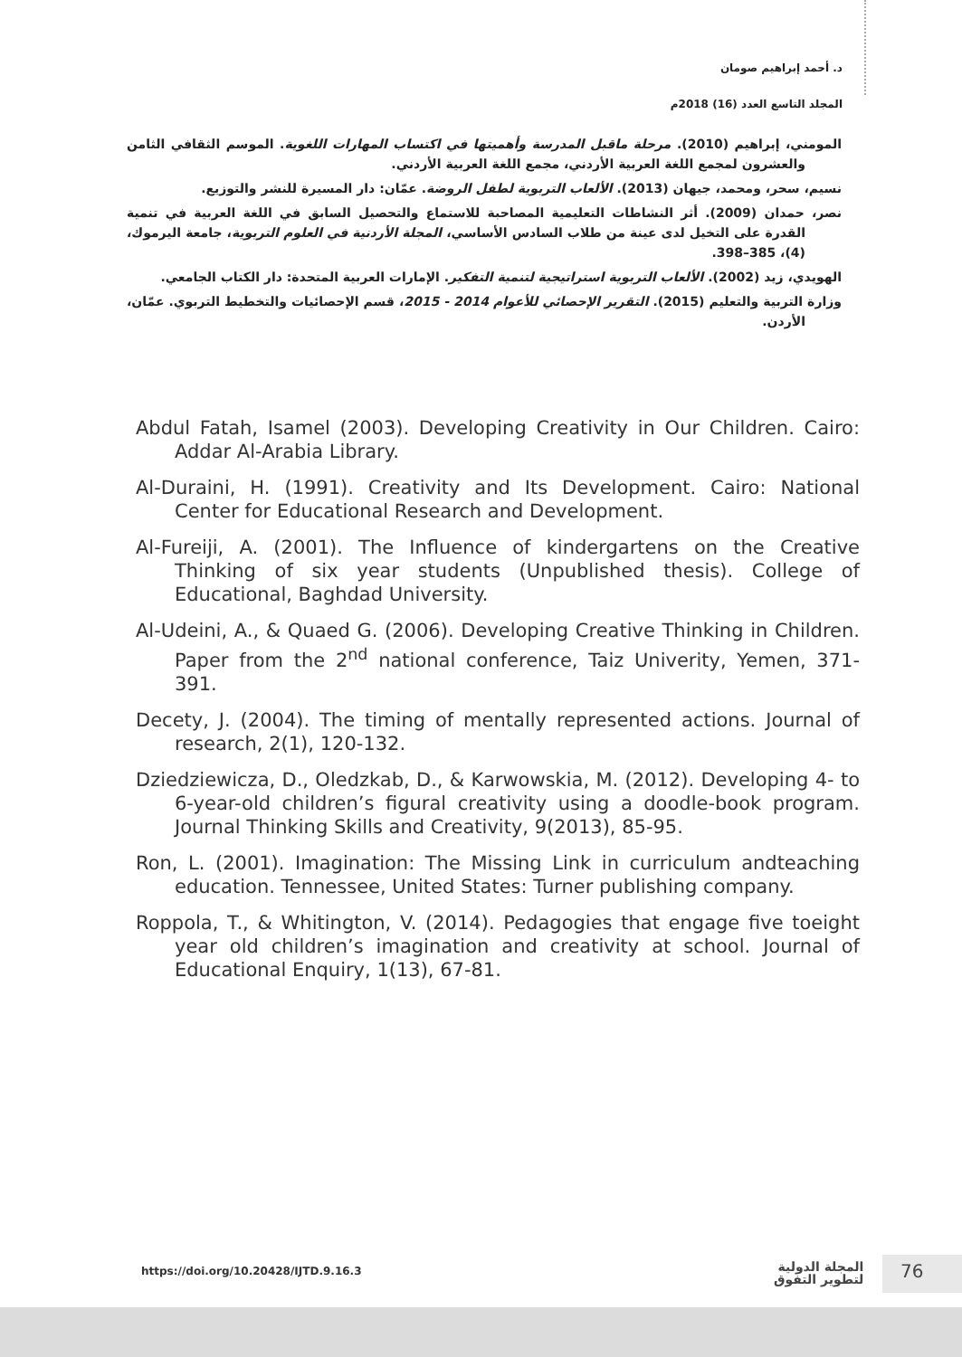د. أحمد إبراهيم صومان
المجلد التاسع العدد (16) 2018م
المومني، إبراهيم (2010). مرحلة ماقبل المدرسة وأهميتها في اكتساب المهارات اللغوية. الموسم الثقافي الثامن والعشرون لمجمع اللغة العربية الأردني، مجمع اللغة العربية الأردني.
نسيم، سحر، ومحمد، جيهان (2013). الألعاب التربوية لطفل الروضة. عمّان: دار المسيرة للنشر والتوزيع.
نصر، حمدان (2009). أثر النشاطات التعليمية المصاحبة للاستماع والتحصيل السابق في اللغة العربية في تنمية القدرة على التخيل لدى عينة من طلاب السادس الأساسي، المجلة الأردنية في العلوم التربوية، جامعة اليرموك، (4)، 385–398.
الهويدي، زيد (2002). الألعاب التربوية استراتيجية لتنمية التفكير. الإمارات العربية المتحدة: دار الكتاب الجامعي.
وزارة التربية والتعليم (2015). التقرير الإحصائي للأعوام 2014 - 2015، قسم الإحصائيات والتخطيط التربوي. عمّان، الأردن.
Abdul Fatah, Isamel (2003). Developing Creativity in Our Children. Cairo: Addar Al-Arabia Library.
Al-Duraini, H. (1991). Creativity and Its Development. Cairo: National Center for Educational Research and Development.
Al-Fureiji, A. (2001). The Influence of kindergartens on the Creative Thinking of six year students (Unpublished thesis). College of Educational, Baghdad University.
Al-Udeini, A., & Quaed G. (2006). Developing Creative Thinking in Children. Paper from the 2<sup>nd</sup> national conference, Taiz Univerity, Yemen, 371-391.
Decety, J. (2004). The timing of mentally represented actions. Journal of research, 2(1), 120-132.
Dziedziewicza, D., Oledzkab, D., & Karwowskia, M. (2012). Developing 4- to 6-year-old children’s figural creativity using a doodle-book program. Journal Thinking Skills and Creativity, 9(2013), 85-95.
Ron, L. (2001). Imagination: The Missing Link in curriculum andteaching education. Tennessee, United States: Turner publishing company.
Roppola, T., & Whitington, V. (2014). Pedagogies that engage five toeight year old children’s imagination and creativity at school. Journal of Educational Enquiry, 1(13), 67-81.
https://doi.org/10.20428/IJTD.9.16.3
المجلة الدولية
لتطوير التفوق
76